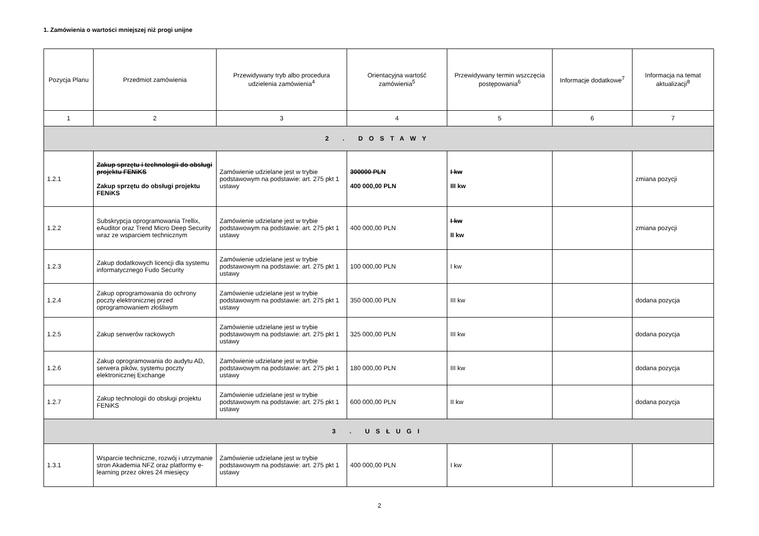1. Zamówienia o wartości mniejszej niż progi unijne
| Pozycja Planu | Przedmiot zamówienia | Przewidywany tryb albo procedura udzielenia zamówienia<sup>4</sup> | Orientacyjna wartość zamówienia<sup>5</sup> | Przewidywany termin wszczęcia postępowania<sup>6</sup> | Informacje dodatkowe<sup>7</sup> | Informacja na temat aktualizacji<sup>8</sup> |
| --- | --- | --- | --- | --- | --- | --- |
| 1 | 2 | 3 | 4 | 5 | 6 | 7 |
| 2 . DOSTAWY | | | | | | |
| 1.2.1 | Zakup sprzętu i technologii do obsługi projektu FENiKS Zakup sprzętu do obsługi projektu FENiKS | Zamówienie udzielane jest w trybie podstawowym na podstawie: art. 275 pkt 1 ustawy | 300000 PLN 400 000,00 PLN | I kw III kw | | zmiana pozycji |
| 1.2.2 | Subskrypcja oprogramowania Trellix, eAuditor oraz Trend Micro Deep Security wraz ze wsparciem technicznym | Zamówienie udzielane jest w trybie podstawowym na podstawie: art. 275 pkt 1 ustawy | 400 000,00 PLN | I kw II kw | | zmiana pozycji |
| 1.2.3 | Zakup dodatkowych licencji dla systemu informatycznego Fudo Security | Zamówienie udzielane jest w trybie podstawowym na podstawie: art. 275 pkt 1 ustawy | 100 000,00 PLN | I kw | | |
| 1.2.4 | Zakup oprogramowania do ochrony poczty elektronicznej przed oprogramowaniem złośliwym | Zamówienie udzielane jest w trybie podstawowym na podstawie: art. 275 pkt 1 ustawy | 350 000,00 PLN | III kw | | dodana pozycja |
| 1.2.5 | Zakup serwerów rackowych | Zamówienie udzielane jest w trybie podstawowym na podstawie: art. 275 pkt 1 ustawy | 325 000,00 PLN | III kw | | dodana pozycja |
| 1.2.6 | Zakup oprogramowania do audytu AD, serwera pików, systemu poczty elektronicznej Exchange | Zamówienie udzielane jest w trybie podstawowym na podstawie: art. 275 pkt 1 ustawy | 180 000,00 PLN | III kw | | dodana pozycja |
| 1.2.7 | Zakup technologii do obsługi projektu FENiKS | Zamówienie udzielane jest w trybie podstawowym na podstawie: art. 275 pkt 1 ustawy | 600 000,00 PLN | II kw | | dodana pozycja |
| 3 . USŁUGI | | | | | | |
| 1.3.1 | Wsparcie techniczne, rozwój i utrzymanie stron Akademia NFZ oraz platformy e-learning przez okres 24 miesięcy | Zamówienie udzielane jest w trybie podstawowym na podstawie: art. 275 pkt 1 ustawy | 400 000,00 PLN | I kw | | |
2